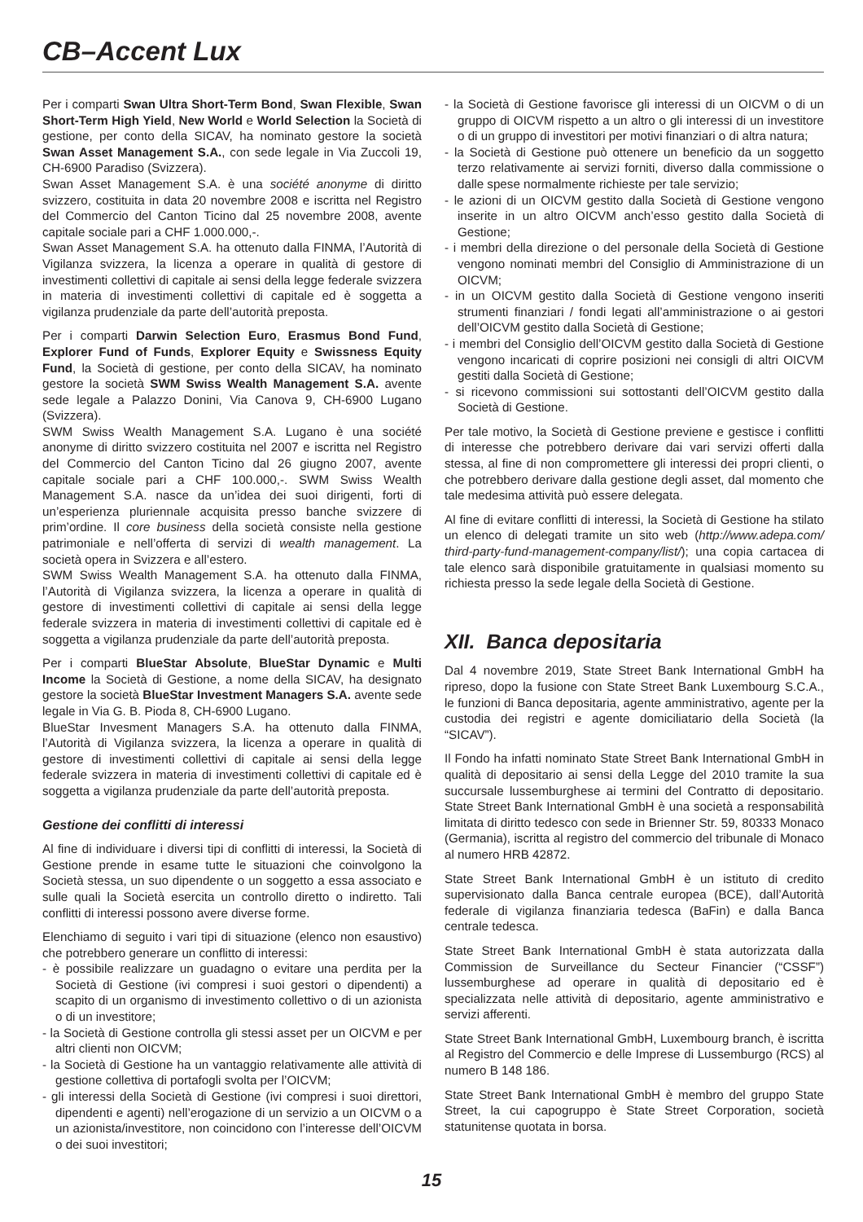CB–Accent Lux
Per i comparti Swan Ultra Short-Term Bond, Swan Flexible, Swan Short-Term High Yield, New World e World Selection la Società di gestione, per conto della SICAV, ha nominato gestore la società Swan Asset Management S.A., con sede legale in Via Zuccoli 19, CH-6900 Paradiso (Svizzera).
Swan Asset Management S.A. è una société anonyme di diritto svizzero, costituita in data 20 novembre 2008 e iscritta nel Registro del Commercio del Canton Ticino dal 25 novembre 2008, avente capitale sociale pari a CHF 1.000.000,-.
Swan Asset Management S.A. ha ottenuto dalla FINMA, l’Autorità di Vigilanza svizzera, la licenza a operare in qualità di gestore di investimenti collettivi di capitale ai sensi della legge federale svizzera in materia di investimenti collettivi di capitale ed è soggetta a vigilanza prudenziale da parte dell’autorità preposta.
Per i comparti Darwin Selection Euro, Erasmus Bond Fund, Explorer Fund of Funds, Explorer Equity e Swissness Equity Fund, la Società di gestione, per conto della SICAV, ha nominato gestore la società SWM Swiss Wealth Management S.A. avente sede legale a Palazzo Donini, Via Canova 9, CH-6900 Lugano (Svizzera).
SWM Swiss Wealth Management S.A. Lugano è una société anonyme di diritto svizzero costituita nel 2007 e iscritta nel Registro del Commercio del Canton Ticino dal 26 giugno 2007, avente capitale sociale pari a CHF 100.000,-. SWM Swiss Wealth Management S.A. nasce da un’idea dei suoi dirigenti, forti di un’esperienza pluriennale acquisita presso banche svizzere di prim’ordine. Il core business della società consiste nella gestione patrimoniale e nell’offerta di servizi di wealth management. La società opera in Svizzera e all’estero.
SWM Swiss Wealth Management S.A. ha ottenuto dalla FINMA, l’Autorità di Vigilanza svizzera, la licenza a operare in qualità di gestore di investimenti collettivi di capitale ai sensi della legge federale svizzera in materia di investimenti collettivi di capitale ed è soggetta a vigilanza prudenziale da parte dell’autorità preposta.
Per i comparti BlueStar Absolute, BlueStar Dynamic e Multi Income la Società di Gestione, a nome della SICAV, ha designato gestore la società BlueStar Investment Managers S.A. avente sede legale in Via G. B. Pioda 8, CH-6900 Lugano.
BlueStar Invesment Managers S.A. ha ottenuto dalla FINMA, l’Autorità di Vigilanza svizzera, la licenza a operare in qualità di gestore di investimenti collettivi di capitale ai sensi della legge federale svizzera in materia di investimenti collettivi di capitale ed è soggetta a vigilanza prudenziale da parte dell’autorità preposta.
Gestione dei conflitti di interessi
Al fine di individuare i diversi tipi di conflitti di interessi, la Società di Gestione prende in esame tutte le situazioni che coinvolgono la Società stessa, un suo dipendente o un soggetto a essa associato e sulle quali la Società esercita un controllo diretto o indiretto. Tali conflitti di interessi possono avere diverse forme.
Elenchiamo di seguito i vari tipi di situazione (elenco non esaustivo) che potrebbero generare un conflitto di interessi:
- è possibile realizzare un guadagno o evitare una perdita per la Società di Gestione (ivi compresi i suoi gestori o dipendenti) a scapito di un organismo di investimento collettivo o di un azionista o di un investitore;
- la Società di Gestione controlla gli stessi asset per un OICVM e per altri clienti non OICVM;
- la Società di Gestione ha un vantaggio relativamente alle attività di gestione collettiva di portafogli svolta per l’OICVM;
- gli interessi della Società di Gestione (ivi compresi i suoi direttori, dipendenti e agenti) nell’erogazione di un servizio a un OICVM o a un azionista/investitore, non coincidono con l’interesse dell’OICVM o dei suoi investitori;
- la Società di Gestione favorisce gli interessi di un OICVM o di un gruppo di OICVM rispetto a un altro o gli interessi di un investitore o di un gruppo di investitori per motivi finanziari o di altra natura;
- la Società di Gestione può ottenere un beneficio da un soggetto terzo relativamente ai servizi forniti, diverso dalla commissione o dalle spese normalmente richieste per tale servizio;
- le azioni di un OICVM gestito dalla Società di Gestione vengono inserite in un altro OICVM anch’esso gestito dalla Società di Gestione;
- i membri della direzione o del personale della Società di Gestione vengono nominati membri del Consiglio di Amministrazione di un OICVM;
- in un OICVM gestito dalla Società di Gestione vengono inseriti strumenti finanziari / fondi legati all’amministrazione o ai gestori dell’OICVM gestito dalla Società di Gestione;
- i membri del Consiglio dell’OICVM gestito dalla Società di Gestione vengono incaricati di coprire posizioni nei consigli di altri OICVM gestiti dalla Società di Gestione;
- si ricevono commissioni sui sottostanti dell’OICVM gestito dalla Società di Gestione.
Per tale motivo, la Società di Gestione previene e gestisce i conflitti di interesse che potrebbero derivare dai vari servizi offerti dalla stessa, al fine di non compromettere gli interessi dei propri clienti, o che potrebbero derivare dalla gestione degli asset, dal momento che tale medesima attività può essere delegata.
Al fine di evitare conflitti di interessi, la Società di Gestione ha stilato un elenco di delegati tramite un sito web (http://www.adepa.com/ third-party-fund-management-company/list/); una copia cartacea di tale elenco sarà disponibile gratuitamente in qualsiasi momento su richiesta presso la sede legale della Società di Gestione.
XII. Banca depositaria
Dal 4 novembre 2019, State Street Bank International GmbH ha ripreso, dopo la fusione con State Street Bank Luxembourg S.C.A., le funzioni di Banca depositaria, agente amministrativo, agente per la custodia dei registri e agente domiciliatario della Società (la “SICAV”).
Il Fondo ha infatti nominato State Street Bank International GmbH in qualità di depositario ai sensi della Legge del 2010 tramite la sua succursale lussemburghese ai termini del Contratto di depositario. State Street Bank International GmbH è una società a responsabilità limitata di diritto tedesco con sede in Brienner Str. 59, 80333 Monaco (Germania), iscritta al registro del commercio del tribunale di Monaco al numero HRB 42872.
State Street Bank International GmbH è un istituto di credito supervisionato dalla Banca centrale europea (BCE), dall’Autorità federale di vigilanza finanziaria tedesca (BaFin) e dalla Banca centrale tedesca.
State Street Bank International GmbH è stata autorizzata dalla Commission de Surveillance du Secteur Financier (“CSSF”) lussemburghese ad operare in qualità di depositario ed è specializzata nelle attività di depositario, agente amministrativo e servizi afferenti.
State Street Bank International GmbH, Luxembourg branch, è iscritta al Registro del Commercio e delle Imprese di Lussemburgo (RCS) al numero B 148 186.
State Street Bank International GmbH è membro del gruppo State Street, la cui capogruppo è State Street Corporation, società statunitense quotata in borsa.
15